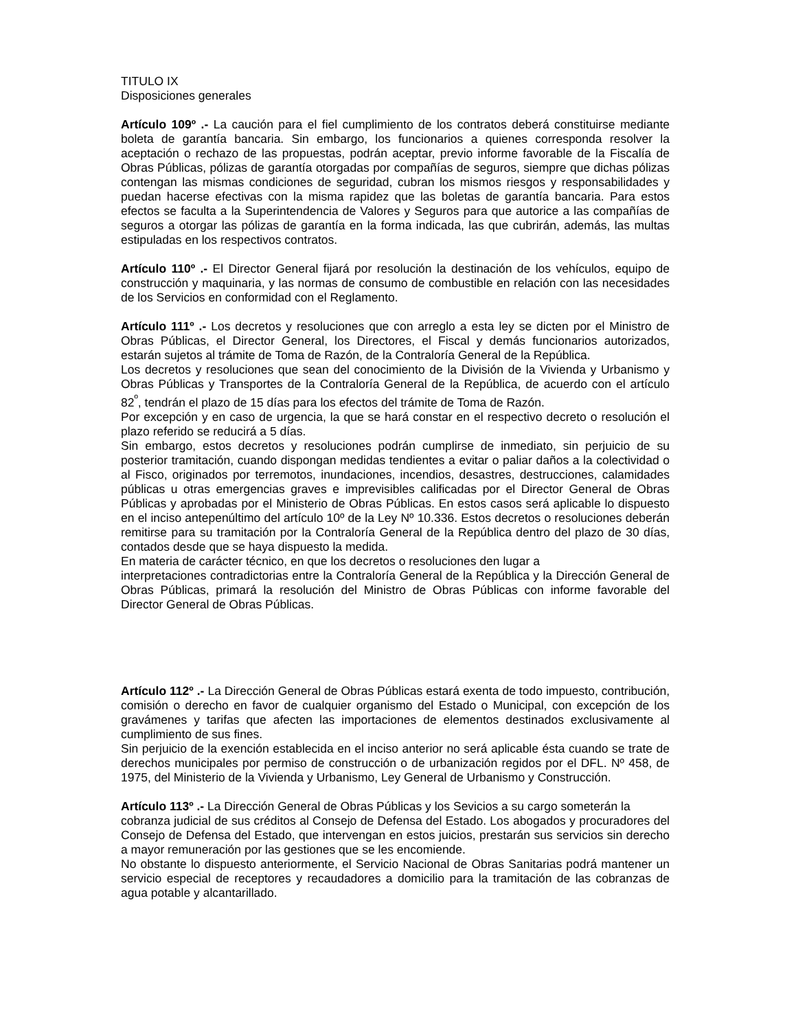TITULO IX
Disposiciones generales
Artículo 109º .- La caución para el fiel cumplimiento de los contratos deberá constituirse mediante boleta de garantía bancaria. Sin embargo, los funcionarios a quienes corresponda resolver la aceptación o rechazo de las propuestas, podrán aceptar, previo informe favorable de la Fiscalía de Obras Públicas, pólizas de garantía otorgadas por compañías de seguros, siempre que dichas pólizas contengan las mismas condiciones de seguridad, cubran los mismos riesgos y responsabilidades y puedan hacerse efectivas con la misma rapidez que las boletas de garantía bancaria. Para estos efectos se faculta a la Superintendencia de Valores y Seguros para que autorice a las compañías de seguros a otorgar las pólizas de garantía en la forma indicada, las que cubrirán, además, las multas estipuladas en los respectivos contratos.
Artículo 110º .- El Director General fijará por resolución la destinación de los vehículos, equipo de construcción y maquinaria, y las normas de consumo de combustible en relación con las necesidades de los Servicios en conformidad con el Reglamento.
Artículo 111º .- Los decretos y resoluciones que con arreglo a esta ley se dicten por el Ministro de Obras Públicas, el Director General, los Directores, el Fiscal y demás funcionarios autorizados, estarán sujetos al trámite de Toma de Razón, de la Contraloría General de la República.
Los decretos y resoluciones que sean del conocimiento de la División de la Vivienda y Urbanismo y Obras Públicas y Transportes de la Contraloría General de la República, de acuerdo con el artículo 82<sup>º</sup>, tendrán el plazo de 15 días para los efectos del trámite de Toma de Razón.
Por excepción y en caso de urgencia, la que se hará constar en el respectivo decreto o resolución el plazo referido se reducirá a 5 días.
Sin embargo, estos decretos y resoluciones podrán cumplirse de inmediato, sin perjuicio de su posterior tramitación, cuando dispongan medidas tendientes a evitar o paliar daños a la colectividad o al Fisco, originados por terremotos, inundaciones, incendios, desastres, destrucciones, calamidades públicas u otras emergencias graves e imprevisibles calificadas por el Director General de Obras Públicas y aprobadas por el Ministerio de Obras Públicas. En estos casos será aplicable lo dispuesto en el inciso antepenúltimo del artículo 10º de la Ley Nº 10.336. Estos decretos o resoluciones deberán remitirse para su tramitación por la Contraloría General de la República dentro del plazo de 30 días, contados desde que se haya dispuesto la medida.
En materia de carácter técnico, en que los decretos o resoluciones den lugar a
interpretaciones contradictorias entre la Contraloría General de la República y la Dirección General de Obras Públicas, primará la resolución del Ministro de Obras Públicas con informe favorable del Director General de Obras Públicas.
Artículo 112º .- La Dirección General de Obras Públicas estará exenta de todo impuesto, contribución, comisión o derecho en favor de cualquier organismo del Estado o Municipal, con excepción de los gravámenes y tarifas que afecten las importaciones de elementos destinados exclusivamente al cumplimiento de sus fines.
Sin perjuicio de la exención establecida en el inciso anterior no será aplicable ésta cuando se trate de derechos municipales por permiso de construcción o de urbanización regidos por el DFL. Nº 458, de 1975, del Ministerio de la Vivienda y Urbanismo, Ley General de Urbanismo y Construcción.
Artículo 113º .- La Dirección General de Obras Públicas y los Sevicios a su cargo someterán la
cobranza judicial de sus créditos al Consejo de Defensa del Estado. Los abogados y procuradores del Consejo de Defensa del Estado, que intervengan en estos juicios, prestarán sus servicios sin derecho a mayor remuneración por las gestiones que se les encomiende.
No obstante lo dispuesto anteriormente, el Servicio Nacional de Obras Sanitarias podrá mantener un servicio especial de receptores y recaudadores a domicilio para la tramitación de las cobranzas de agua potable y alcantarillado.